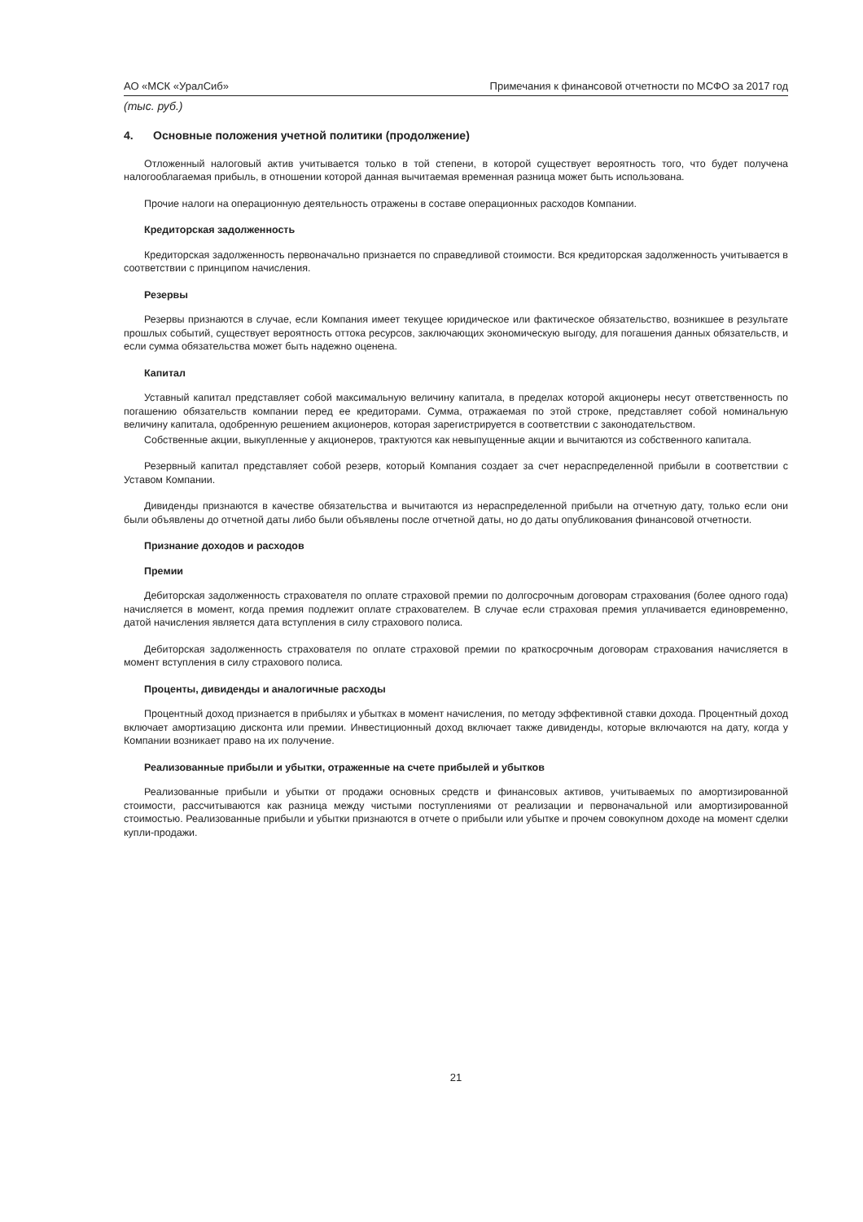АО «МСК «УралСиб» Примечания к финансовой отчетности по МСФО за 2017 год
(тыс. руб.)
4. Основные положения учетной политики (продолжение)
Отложенный налоговый актив учитывается только в той степени, в которой существует вероятность того, что будет получена налогооблагаемая прибыль, в отношении которой данная вычитаемая временная разница может быть использована.
Прочие налоги на операционную деятельность отражены в составе операционных расходов Компании.
Кредиторская задолженность
Кредиторская задолженность первоначально признается по справедливой стоимости. Вся кредиторская задолженность учитывается в соответствии с принципом начисления.
Резервы
Резервы признаются в случае, если Компания имеет текущее юридическое или фактическое обязательство, возникшее в результате прошлых событий, существует вероятность оттока ресурсов, заключающих экономическую выгоду, для погашения данных обязательств, и если сумма обязательства может быть надежно оценена.
Капитал
Уставный капитал представляет собой максимальную величину капитала, в пределах которой акционеры несут ответственность по погашению обязательств компании перед ее кредиторами. Сумма, отражаемая по этой строке, представляет собой номинальную величину капитала, одобренную решением акционеров, которая зарегистрируется в соответствии с законодательством.
Собственные акции, выкупленные у акционеров, трактуются как невыпущенные акции и вычитаются из собственного капитала.
Резервный капитал представляет собой резерв, который Компания создает за счет нераспределенной прибыли в соответствии с Уставом Компании.
Дивиденды признаются в качестве обязательства и вычитаются из нераспределенной прибыли на отчетную дату, только если они были объявлены до отчетной даты либо были объявлены после отчетной даты, но до даты опубликования финансовой отчетности.
Признание доходов и расходов
Премии
Дебиторская задолженность страхователя по оплате страховой премии по долгосрочным договорам страхования (более одного года) начисляется в момент, когда премия подлежит оплате страхователем. В случае если страховая премия уплачивается единовременно, датой начисления является дата вступления в силу страхового полиса.
Дебиторская задолженность страхователя по оплате страховой премии по краткосрочным договорам страхования начисляется в момент вступления в силу страхового полиса.
Проценты, дивиденды и аналогичные расходы
Процентный доход признается в прибылях и убытках в момент начисления, по методу эффективной ставки дохода. Процентный доход включает амортизацию дисконта или премии. Инвестиционный доход включает также дивиденды, которые включаются на дату, когда у Компании возникает право на их получение.
Реализованные прибыли и убытки, отраженные на счете прибылей и убытков
Реализованные прибыли и убытки от продажи основных средств и финансовых активов, учитываемых по амортизированной стоимости, рассчитываются как разница между чистыми поступлениями от реализации и первоначальной или амортизированной стоимостью. Реализованные прибыли и убытки признаются в отчете о прибыли или убытке и прочем совокупном доходе на момент сделки купли-продажи.
21